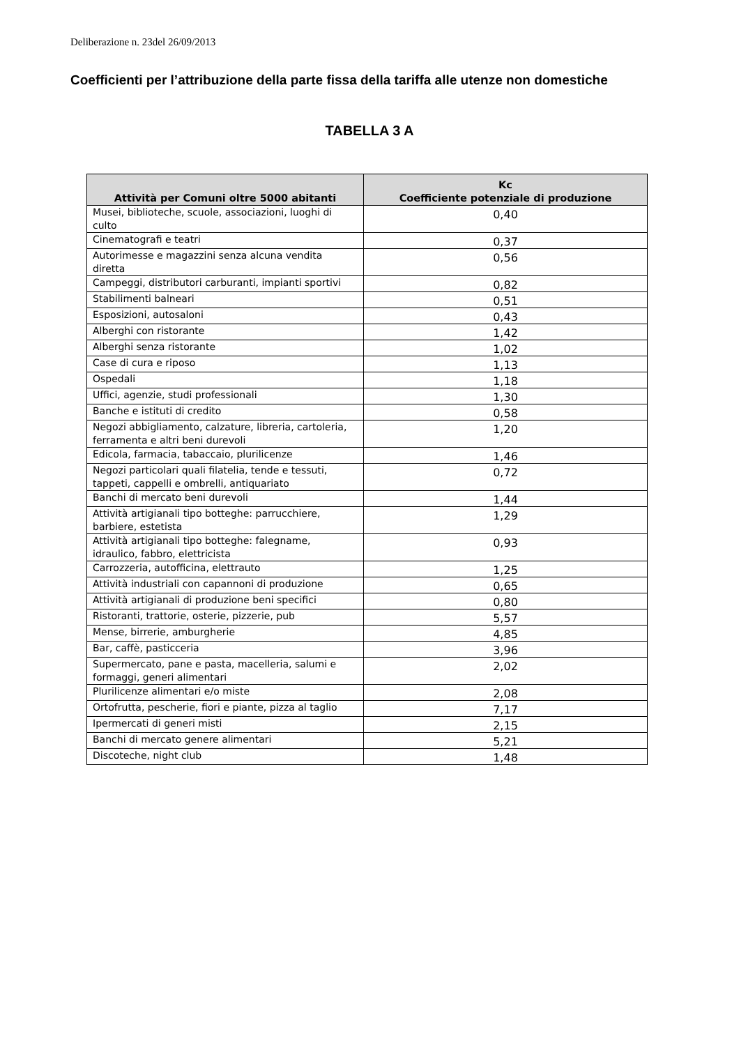Deliberazione n. 23del 26/09/2013
Coefficienti per l’attribuzione della parte fissa della tariffa alle utenze non domestiche
TABELLA 3 A
| Attività per Comuni oltre 5000 abitanti | Kc Coefficiente potenziale di produzione |
| --- | --- |
| Musei, biblioteche, scuole, associazioni, luoghi di culto | 0,40 |
| Cinematografi e teatri | 0,37 |
| Autorimesse e magazzini senza alcuna vendita diretta | 0,56 |
| Campeggi, distributori carburanti, impianti sportivi | 0,82 |
| Stabilimenti balneari | 0,51 |
| Esposizioni, autosaloni | 0,43 |
| Alberghi con ristorante | 1,42 |
| Alberghi senza ristorante | 1,02 |
| Case di cura e riposo | 1,13 |
| Ospedali | 1,18 |
| Uffici, agenzie, studi professionali | 1,30 |
| Banche e istituti di credito | 0,58 |
| Negozi abbigliamento, calzature, libreria, cartoleria, ferramenta e altri beni durevoli | 1,20 |
| Edicola, farmacia, tabaccaio, plurilicenze | 1,46 |
| Negozi particolari quali filatelia, tende e tessuti, tappeti, cappelli e ombrelli, antiquariato | 0,72 |
| Banchi di mercato beni durevoli | 1,44 |
| Attività artigianali tipo botteghe: parrucchiere, barbiere, estetista | 1,29 |
| Attività artigianali tipo botteghe: falegname, idraulico, fabbro, elettricista | 0,93 |
| Carrozzeria, autofficina, elettrauto | 1,25 |
| Attività industriali con capannoni di produzione | 0,65 |
| Attività artigianali di produzione beni specifici | 0,80 |
| Ristoranti, trattorie, osterie, pizzerie, pub | 5,57 |
| Mense, birrerie, amburgherie | 4,85 |
| Bar, caffè, pasticceria | 3,96 |
| Supermercato, pane e pasta, macelleria, salumi e formaggi, generi alimentari | 2,02 |
| Plurilicenze alimentari e/o miste | 2,08 |
| Ortofrutta, pescherie, fiori e piante, pizza al taglio | 7,17 |
| Ipermercati di generi misti | 2,15 |
| Banchi di mercato genere alimentari | 5,21 |
| Discoteche, night club | 1,48 |